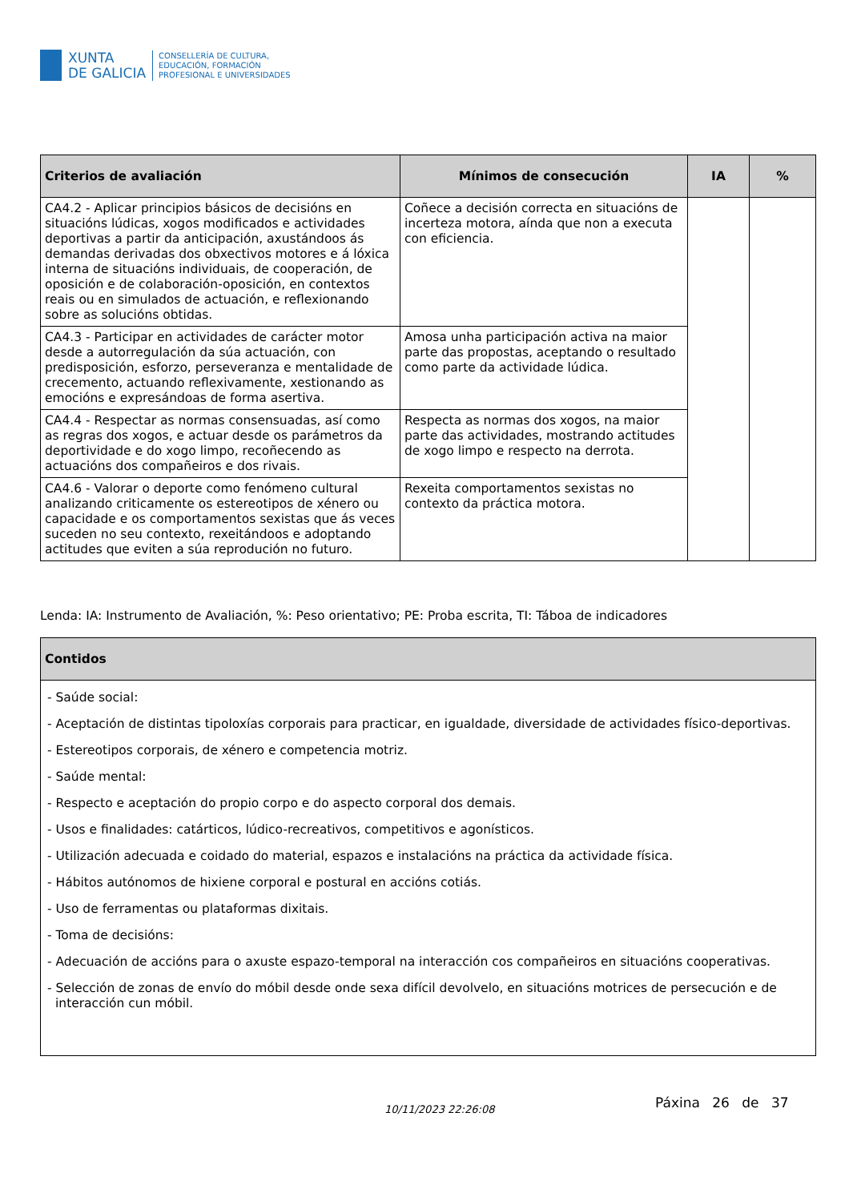XUNTA
DE GALICIA
CONSELLERÍA DE CULTURA,
EDUCACIÓN, FORMACIÓN
PROFESIONAL E UNIVERSIDADES
| Criterios de avaliación | Mínimos de consecución | IA | % |
| --- | --- | --- | --- |
| CA4.2 - Aplicar principios básicos de decisións en situacións lúdicas, xogos modificados e actividades deportivas a partir da anticipación, axustándoos ás demandas derivadas dos obxectivos motores e á lóxica interna de situacións individuais, de cooperación, de oposición e de colaboración-oposición, en contextos reais ou en simulados de actuación, e reflexionando sobre as solucións obtidas. | Coñece a decisión correcta en situacións de incerteza motora, aínda que non a executa con eficiencia. | | |
| CA4.3 - Participar en actividades de carácter motor desde a autorregulación da súa actuación, con predisposición, esforzo, perseveranza e mentalidade de crecemento, actuando reflexivamente, xestionando as emocións e expresándoas de forma asertiva. | Amosa unha participación activa na maior parte das propostas, aceptando o resultado como parte da actividade lúdica. | | |
| CA4.4 - Respectar as normas consensuadas, así como as regras dos xogos, e actuar desde os parámetros da deportividade e do xogo limpo, recoñecendo as actuacións dos compañeiros e dos rivais. | Respecta as normas dos xogos, na maior parte das actividades, mostrando actitudes de xogo limpo e respecto na derrota. | | |
| CA4.6 - Valorar o deporte como fenómeno cultural analizando criticamente os estereotipos de xénero ou capacidade e os comportamentos sexistas que ás veces suceden no seu contexto, rexeitándoos e adoptando actitudes que eviten a súa reprodución no futuro. | Rexeita comportamentos sexistas no contexto da práctica motora. | | |
Lenda: IA: Instrumento de Avaliación, %: Peso orientativo; PE: Proba escrita, TI: Táboa de indicadores
| Contidos |
| --- |
| - Saúde social: - Aceptación de distintas tipoloxías corporais para practicar, en igualdade, diversidade de actividades físico-deportivas. - Estereotipos corporais, de xénero e competencia motriz. - Saúde mental: - Respecto e aceptación do propio corpo e do aspecto corporal dos demais. - Usos e finalidades: catárticos, lúdico-recreativos, competitivos e agonísticos. - Utilización adecuada e coidado do material, espazos e instalacións na práctica da actividade física. - Hábitos autónomos de hixiene corporal e postural en accións cotiás. - Uso de ferramentas ou plataformas dixitais. - Toma de decisións: - Adecuación de accións para o axuste espazo-temporal na interacción cos compañeiros en situacións cooperativas. - Selección de zonas de envío do móbil desde onde sexa difícil devolvelo, en situacións motrices de persecución e de interacción cun móbil. |
10/11/2023 22:26:08 Páxina 26 de 37